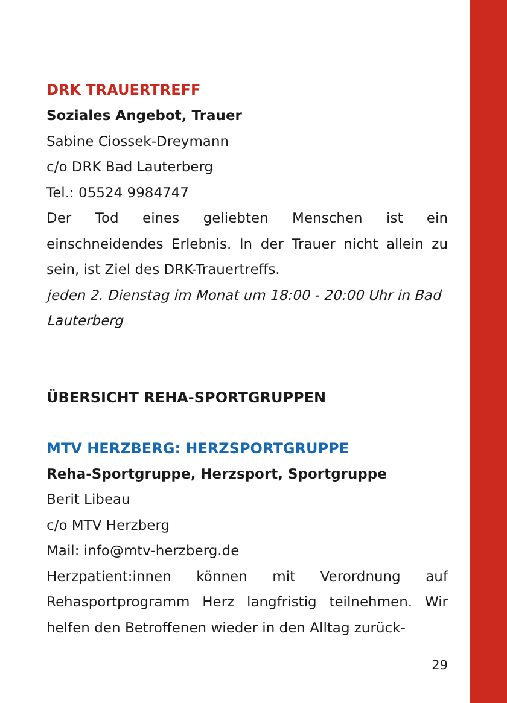DRK TRAUERTREFF
Soziales Angebot, Trauer
Sabine Ciossek-Dreymann
c/o DRK Bad Lauterberg
Tel.: 05524 9984747
Der Tod eines geliebten Menschen ist ein einschneidendes Erlebnis. In der Trauer nicht allein zu sein, ist Ziel des DRK-Trauertreffs.
jeden 2. Dienstag im Monat um 18:00 - 20:00 Uhr in Bad Lauterberg
ÜBERSICHT REHA-SPORTGRUPPEN
MTV HERZBERG: HERZSPORTGRUPPE
Reha-Sportgruppe, Herzsport, Sportgruppe
Berit Libeau
c/o MTV Herzberg
Mail: info@mtv-herzberg.de
Herzpatient:innen können mit Verordnung auf Rehasportprogramm Herz langfristig teilnehmen. Wir helfen den Betroffenen wieder in den Alltag zurück-
29